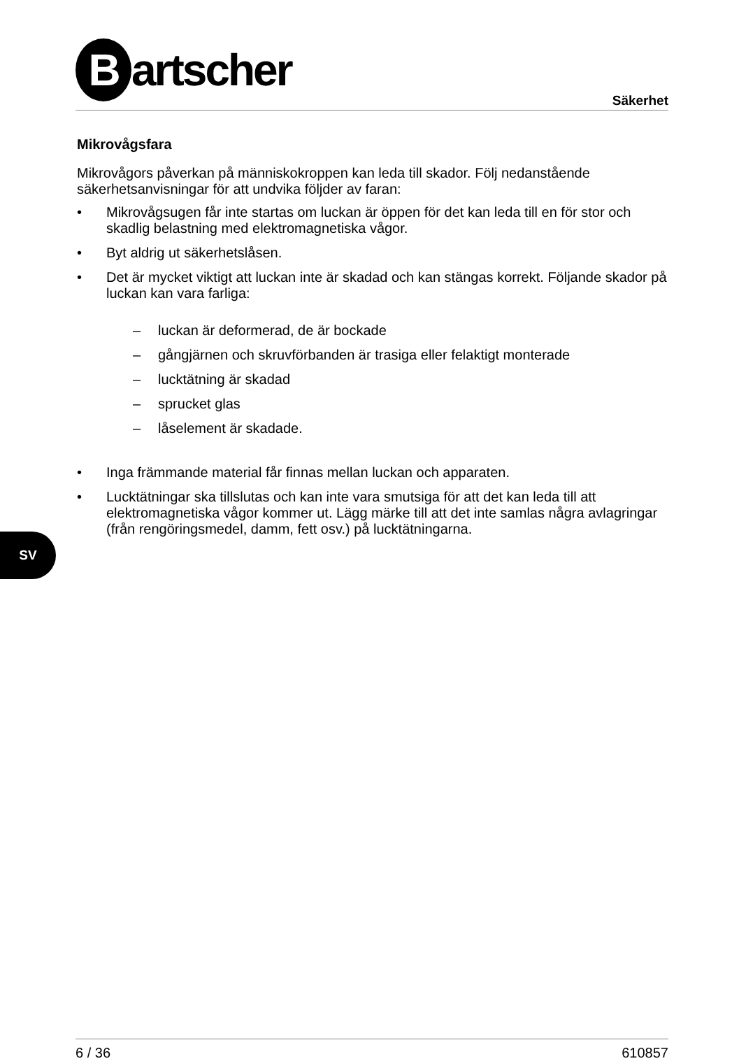Bartscher
Säkerhet
Mikrovågsfara
Mikrovågors påverkan på människokroppen kan leda till skador. Följ nedanstående säkerhetsanvisningar för att undvika följder av faran:
• Mikrovågsugen får inte startas om luckan är öppen för det kan leda till en för stor och skadlig belastning med elektromagnetiska vågor.
• Byt aldrig ut säkerhetslåsen.
• Det är mycket viktigt att luckan inte är skadad och kan stängas korrekt. Följande skador på luckan kan vara farliga:
– luckan är deformerad, de är bockade
– gångjärnen och skruvförbanden är trasiga eller felaktigt monterade
– lucktätning är skadad
– sprucket glas
– låselement är skadade.
• Inga främmande material får finnas mellan luckan och apparaten.
• Lucktätningar ska tillslutas och kan inte vara smutsiga för att det kan leda till att elektromagnetiska vågor kommer ut. Lägg märke till att det inte samlas några avlagringar (från rengöringsmedel, damm, fett osv.) på lucktätningarna.
SV
6 / 36 610857